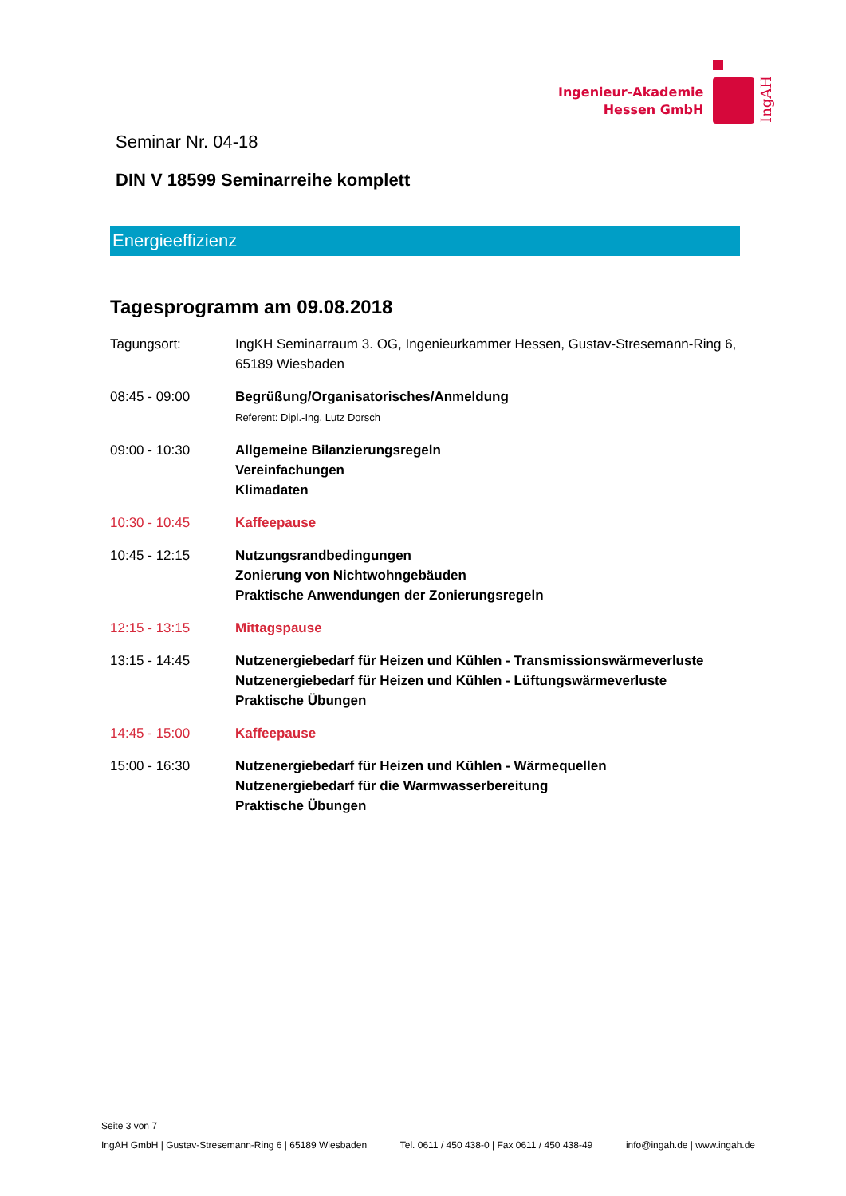Ingenieur-Akademie
Hessen GmbH
IngAH
Seminar Nr. 04-18
DIN V 18599 Seminarreihe komplett
Energieeffizienz
Tagesprogramm am 09.08.2018
Tagungsort: IngKH Seminarraum 3. OG, Ingenieurkammer Hessen, Gustav-Stresemann-Ring 6, 65189 Wiesbaden
08:45 - 09:00 Begrüßung/Organisatorisches/Anmeldung
Referent: Dipl.-Ing. Lutz Dorsch
09:00 - 10:30 Allgemeine Bilanzierungsregeln
Vereinfachungen
Klimadaten
10:30 - 10:45 Kaffeepause
10:45 - 12:15 Nutzungsrandbedingungen
Zonierung von Nichtwohngebäuden
Praktische Anwendungen der Zonierungsregeln
12:15 - 13:15 Mittagspause
13:15 - 14:45 Nutzenergiebedarf für Heizen und Kühlen - Transmissionswärmeverluste
Nutzenergiebedarf für Heizen und Kühlen - Lüftungswärmeverluste
Praktische Übungen
14:45 - 15:00 Kaffeepause
15:00 - 16:30 Nutzenergiebedarf für Heizen und Kühlen - Wärmequellen
Nutzenergiebedarf für die Warmwasserbereitung
Praktische Übungen
Seite 3 von 7
IngAH GmbH | Gustav-Stresemann-Ring 6 | 65189 Wiesbaden Tel. 0611 / 450 438-0 | Fax 0611 / 450 438-49 info@ingah.de | www.ingah.de